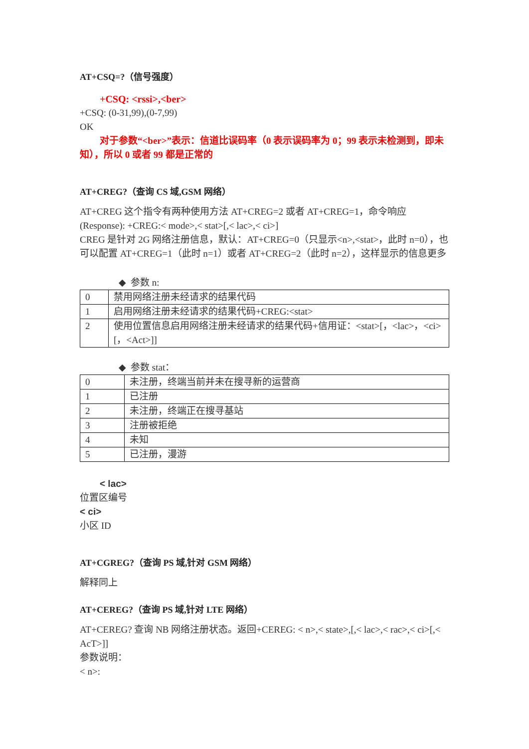AT+CSQ=?（信号强度）
+CSQ: <rssi>,<ber>
+CSQ: (0-31,99),(0-7,99)
OK
对于参数“<ber>”表示：信道比误码率（0 表示误码率为 0；99 表示未检测到，即未知），所以 0 或者 99 都是正常的
AT+CREG?（查询 CS 域,GSM 网络）
AT+CREG 这个指令有两种使用方法 AT+CREG=2 或者 AT+CREG=1，命令响应(Response): +CREG:< mode>,< stat>[,< lac>,< ci>]
CREG 是针对 2G 网络注册信息，默认：AT+CREG=0（只显示<n>,<stat>，此时 n=0），也可以配置 AT+CREG=1（此时 n=1）或者 AT+CREG=2（此时 n=2），这样显示的信息更多
◆ 参数 n:
| 0 | 禁用网络注册未经请求的结果代码 |
| 1 | 启用网络注册未经请求的结果代码+CREG:<stat> |
| 2 | 使用位置信息启用网络注册未经请求的结果代码+信用证：<stat>[，<lac>，<ci>[，<Act>]] |
◆ 参数 stat：
| 0 | 未注册，终端当前并未在搜寻新的运营商 |
| 1 | 已注册 |
| 2 | 未注册，终端正在搜寻基站 |
| 3 | 注册被拒绝 |
| 4 | 未知 |
| 5 | 已注册，漫游 |
< lac>
位置区编号
< ci>
小区 ID
AT+CGREG?（查询 PS 域,针对 GSM 网络）
解释同上
AT+CEREG?（查询 PS 域,针对 LTE 网络）
AT+CEREG? 查询 NB 网络注册状态。返回+CEREG: < n>,< state>,[,< lac>,< rac>,< ci>[,< AcT>]]
参数说明：
< n>: